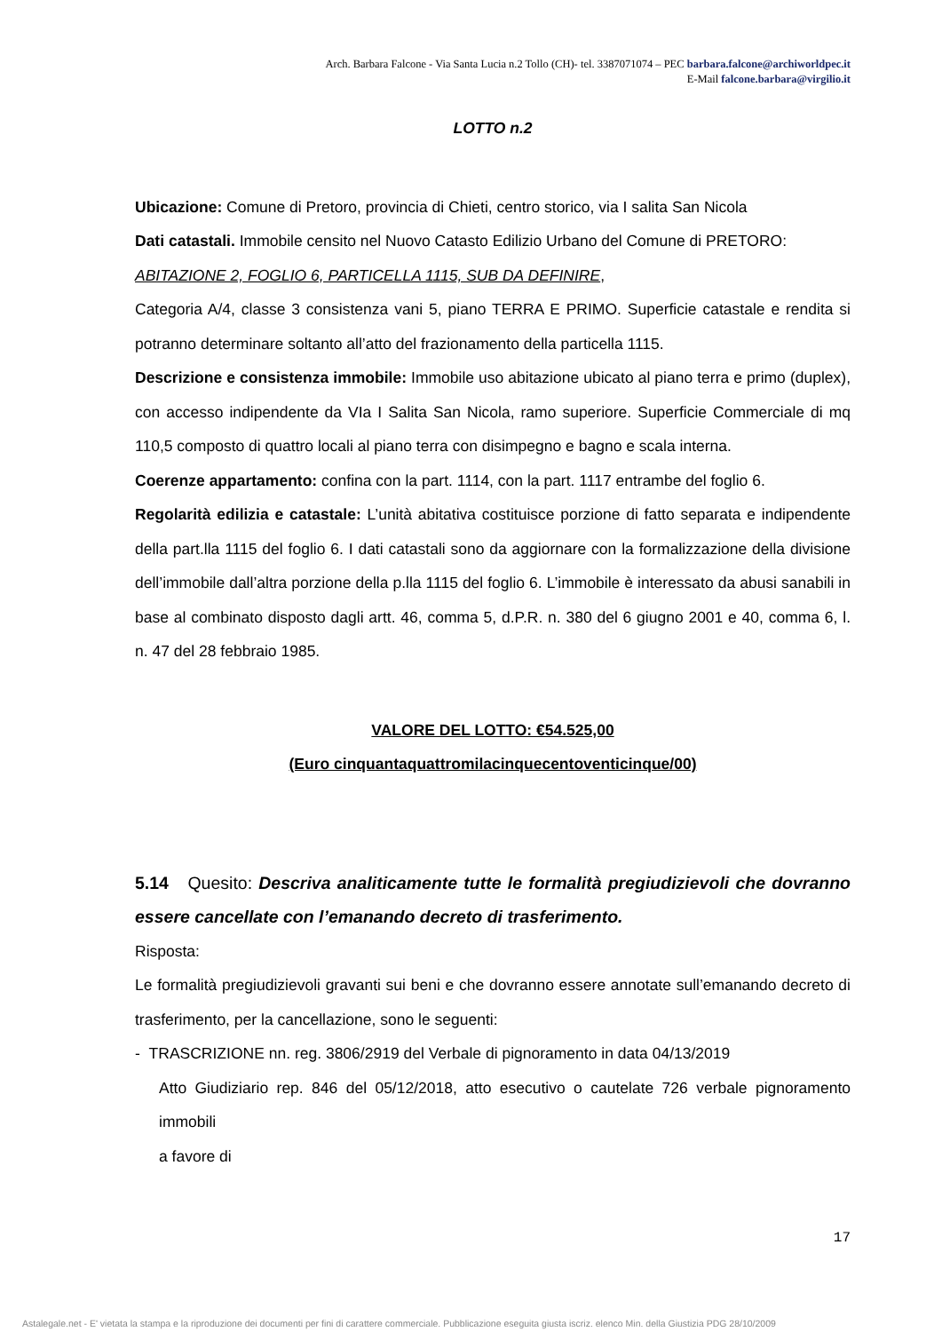Arch. Barbara Falcone - Via Santa Lucia n.2 Tollo (CH)- tel. 3387071074 – PEC barbara.falcone@archiworldpec.it
E-Mail falcone.barbara@virgilio.it
LOTTO n.2
Ubicazione: Comune di Pretoro, provincia di Chieti, centro storico, via I salita San Nicola
Dati catastali. Immobile censito nel Nuovo Catasto Edilizio Urbano del Comune di PRETORO:
ABITAZIONE 2, FOGLIO 6, PARTICELLA 1115, SUB DA DEFINIRE,
Categoria A/4, classe 3 consistenza vani 5, piano TERRA E PRIMO. Superficie catastale e rendita si potranno determinare soltanto all’atto del frazionamento della particella 1115.
Descrizione e consistenza immobile: Immobile uso abitazione ubicato al piano terra e primo (duplex), con accesso indipendente da VIa I Salita San Nicola, ramo superiore. Superficie Commerciale di mq 110,5 composto di quattro locali al piano terra con disimpegno e bagno e scala interna.
Coerenze appartamento: confina con la part. 1114, con la part. 1117 entrambe del foglio 6.
Regolarità edilizia e catastale: L’unità abitativa costituisce porzione di fatto separata e indipendente della part.lla 1115 del foglio 6. I dati catastali sono da aggiornare con la formalizzazione della divisione dell’immobile dall’altra porzione della p.lla 1115 del foglio 6. L’immobile è interessato da abusi sanabili in base al combinato disposto dagli artt. 46, comma 5, d.P.R. n. 380 del 6 giugno 2001 e 40, comma 6, l. n. 47 del 28 febbraio 1985.
VALORE DEL LOTTO: €54.525,00
(Euro cinquantaquattromilacinquecentoventicinque/00)
5.14 Quesito: Descriva analiticamente tutte le formalità pregiudizievoli che dovranno essere cancellate con l’emanando decreto di trasferimento.
Risposta:
Le formalità pregiudizievoli gravanti sui beni e che dovranno essere annotate sull’emanando decreto di trasferimento, per la cancellazione, sono le seguenti:
- TRASCRIZIONE nn. reg. 3806/2919 del Verbale di pignoramento in data 04/13/2019
Atto Giudiziario rep. 846 del 05/12/2018, atto esecutivo o cautelate 726 verbale pignoramento immobili
a favore di
17
Astalegale.net - E' vietata la stampa e la riproduzione dei documenti per fini di carattere commerciale. Pubblicazione eseguita giusta iscriz. elenco Min. della Giustizia PDG 28/10/2009